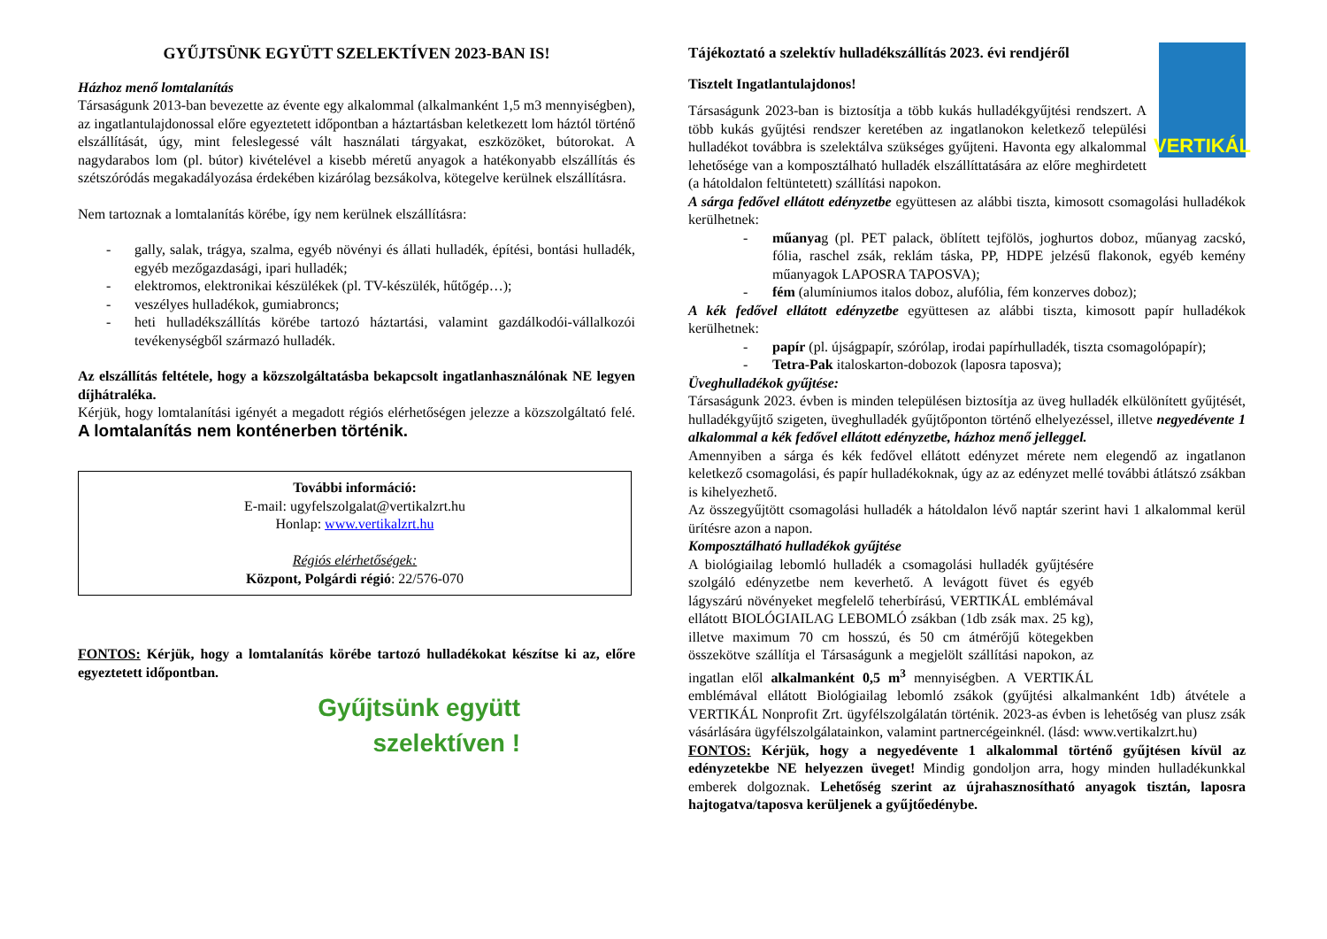GYŰJTSÜNK EGYÜTT SZELEKTÍVEN 2023-BAN IS!
Házhoz menő lomtalanítás
Társaságunk 2013-ban bevezette az évente egy alkalommal (alkalmanként 1,5 m3 mennyiségben), az ingatlantulajdonossal előre egyeztetett időpontban a háztartásban keletkezett lom háztól történő elszállítását, úgy, mint feleslegessé vált használati tárgyakat, eszközöket, bútorokat. A nagydarabos lom (pl. bútor) kivételével a kisebb méretű anyagok a hatékonyabb elszállítás és szétszóródás megakadályozása érdekében kizárólag bezsákolva, kötegelve kerülnek elszállításra.
Nem tartoznak a lomtalanítás körébe, így nem kerülnek elszállításra:
- gally, salak, trágya, szalma, egyéb növényi és állati hulladék, építési, bontási hulladék, egyéb mezőgazdasági, ipari hulladék;
- elektromos, elektronikai készülékek (pl. TV-készülék, hűtőgép…);
- veszélyes hulladékok, gumiabroncs;
- heti hulladékszállítás körébe tartozó háztartási, valamint gazdálkodói-vállalkozói tevékenységből származó hulladék.
Az elszállítás feltétele, hogy a közszolgáltatásba bekapcsolt ingatlanhasználónak NE legyen díjhátraléka.
Kérjük, hogy lomtalanítási igényét a megadott régiós elérhetőségen jelezze a közszolgáltató felé. A lomtalanítás nem konténerben történik.
További információ:
E-mail: ugyfelszolgalat@vertikalzrt.hu
Honlap: www.vertikalzrt.hu
Régiós elérhetőségek:
Központ, Polgárdi régió: 22/576-070
FONTOS: Kérjük, hogy a lomtalanítás körébe tartozó hulladékokat készítse ki az, előre egyeztetett időpontban.
Gyűjtsünk együtt
szelektíven !
VERTIKÁL
Tájékoztató a szelektív hulladékszállítás 2023. évi rendjéről
Tisztelt Ingatlantulajdonos!
Társaságunk 2023-ban is biztosítja a több kukás hulladékgyűjtési rendszert. A több kukás gyűjtési rendszer keretében az ingatlanokon keletkező települési hulladékot továbbra is szelektálva szükséges gyűjteni. Havonta egy alkalommal lehetősége van a komposztálható hulladék elszállíttatására az előre meghirdetett (a hátoldalon feltüntetett) szállítási napokon.
A sárga fedővel ellátott edényzetbe együttesen az alábbi tiszta, kimosott csomagolási hulladékok kerülhetnek:
- műanyag (pl. PET palack, öblített tejfölös, joghurtos doboz, műanyag zacskó, fólia, raschel zsák, reklám táska, PP, HDPE jelzésű flakonok, egyéb kemény műanyagok LAPOSRA TAPOSVA);
- fém (alumíniumos italos doboz, alufólia, fém konzerves doboz);
A kék fedővel ellátott edényzetbe együttesen az alábbi tiszta, kimosott papír hulladékok kerülhetnek:
- papír (pl. újságpapír, szórólap, irodai papírhulladék, tiszta csomagolópapír);
- Tetra-Pak italoskarton-dobozok (laposra taposva);
Üveghulladékok gyűjtése:
Társaságunk 2023. évben is minden településen biztosítja az üveg hulladék elkülönített gyűjtését, hulladékgyűjtő szigeten, üveghulladék gyűjtőponton történő elhelyezéssel, illetve negyedévente 1 alkalommal a kék fedővel ellátott edényzetbe, házhoz menő jelleggel.
Amennyiben a sárga és kék fedővel ellátott edényzet mérete nem elegendő az ingatlanon keletkező csomagolási, és papír hulladékoknak, úgy az az edényzet mellé további átlátszó zsákban is kihelyezhető.
Az összegyűjtött csomagolási hulladék a hátoldalon lévő naptár szerint havi 1 alkalommal kerül ürítésre azon a napon.
Komposztálható hulladékok gyűjtése
A biológiailag lebomló hulladék a csomagolási hulladék gyűjtésére szolgáló edényzetbe nem keverhető. A levágott füvet és egyéb lágyszárú növényeket megfelelő teherbírású, VERTIKÁL emblémával ellátott BIOLÓGIAILAG LEBOMLÓ zsákban (1db zsák max. 25 kg), illetve maximum 70 cm hosszú, és 50 cm átmérőjű kötegekben összekötve szállítja el Társaságunk a megjelölt szállítási napokon, az ingatlan elől alkalmanként 0,5 m<sup>3</sup> mennyiségben. A VERTIKÁL emblémával ellátott Biológiailag lebomló zsákok (gyűjtési alkalmanként 1db) átvétele a VERTIKÁL Nonprofit Zrt. ügyfélszolgálatán történik. 2023-as évben is lehetőség van plusz zsák vásárlására ügyfélszolgálatainkon, valamint partnercégeinknél. (lásd: www.vertikalzrt.hu)
FONTOS: Kérjük, hogy a negyedévente 1 alkalommal történő gyűjtésen kívül az edényzetekbe NE helyezzen üveget! Mindig gondoljon arra, hogy minden hulladékunkkal emberek dolgoznak. Lehetőség szerint az újrahasznosítható anyagok tisztán, laposra hajtogatva/taposva kerüljenek a gyűjtőedénybe.